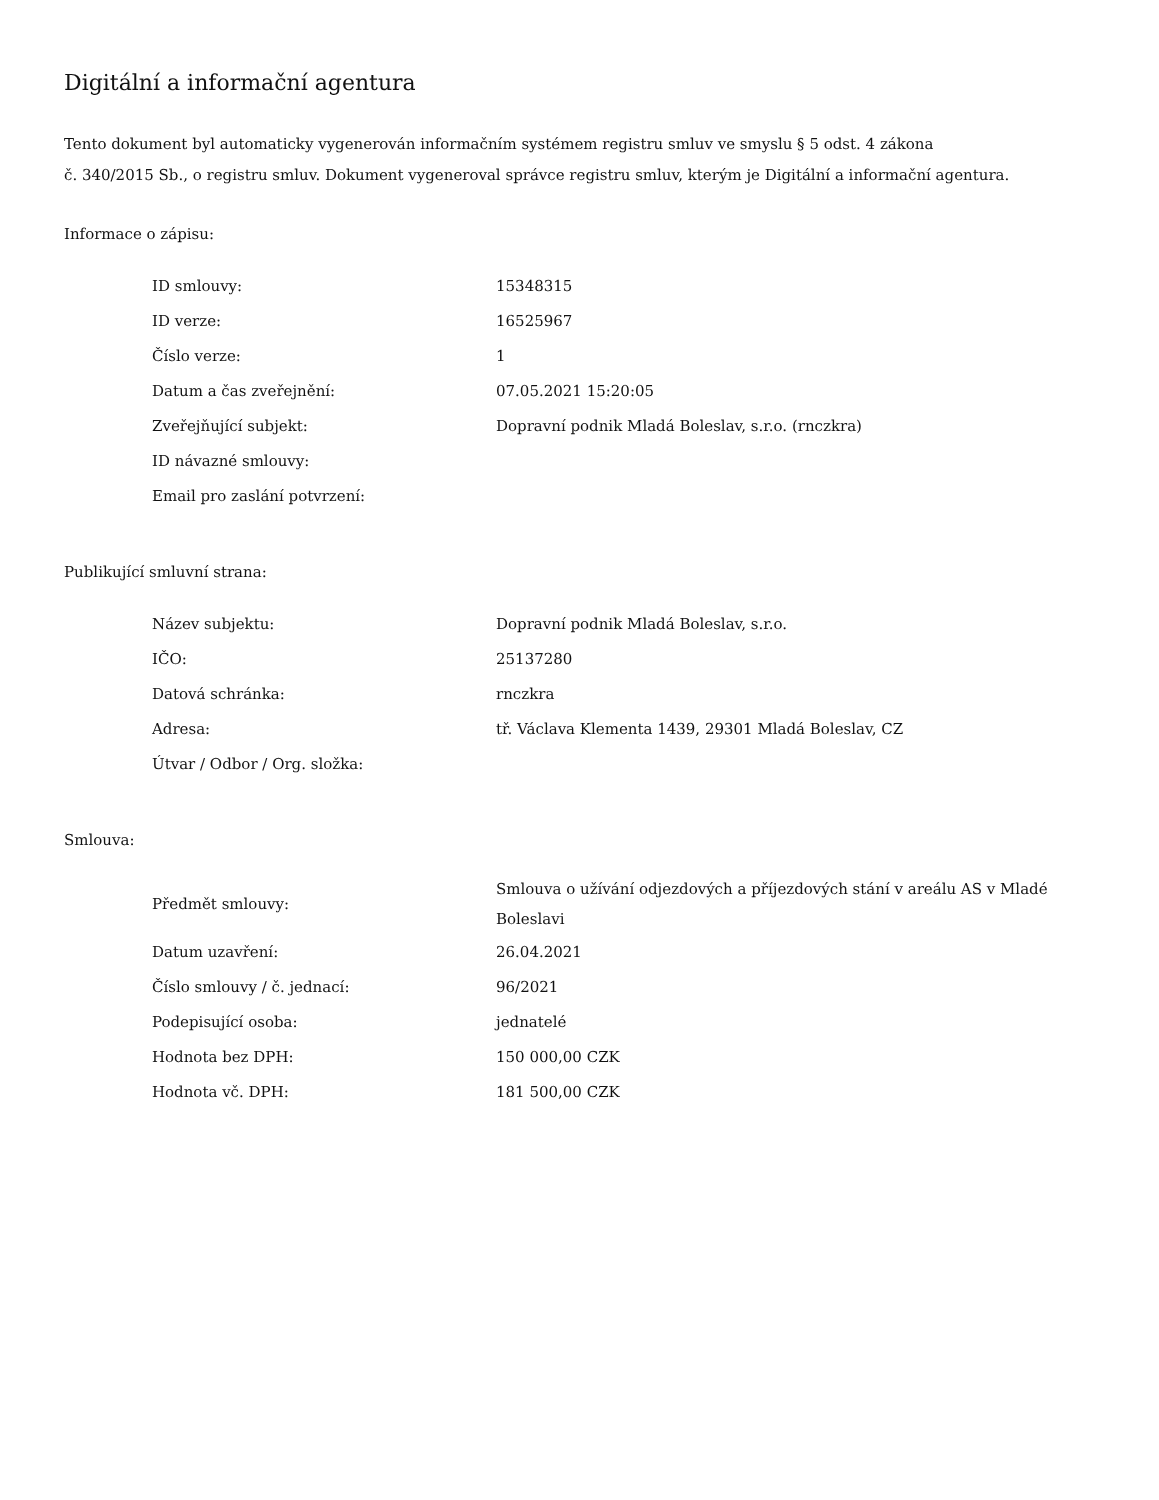Digitální a informační agentura
Tento dokument byl automaticky vygenerován informačním systémem registru smluv ve smyslu § 5 odst. 4 zákona
č. 340/2015 Sb., o registru smluv. Dokument vygeneroval správce registru smluv, kterým je Digitální a informační agentura.
Informace o zápisu:
| ID smlouvy: | 15348315 |
| ID verze: | 16525967 |
| Číslo verze: | 1 |
| Datum a čas zveřejnění: | 07.05.2021 15:20:05 |
| Zveřejňující subjekt: | Dopravní podnik Mladá Boleslav, s.r.o. (rnczkra) |
| ID návazné smlouvy: | |
| Email pro zaslání potvrzení: | |
Publikující smluvní strana:
| Název subjektu: | Dopravní podnik Mladá Boleslav, s.r.o. |
| IČO: | 25137280 |
| Datová schránka: | rnczkra |
| Adresa: | tř. Václava Klementa 1439, 29301 Mladá Boleslav, CZ |
| Útvar / Odbor / Org. složka: | |
Smlouva:
| Předmět smlouvy: | Smlouva o užívání odjezdových a příjezdových stání v areálu AS v Mladé Boleslavi |
| Datum uzavření: | 26.04.2021 |
| Číslo smlouvy / č. jednací: | 96/2021 |
| Podepisující osoba: | jednatelé |
| Hodnota bez DPH: | 150 000,00 CZK |
| Hodnota vč. DPH: | 181 500,00 CZK |